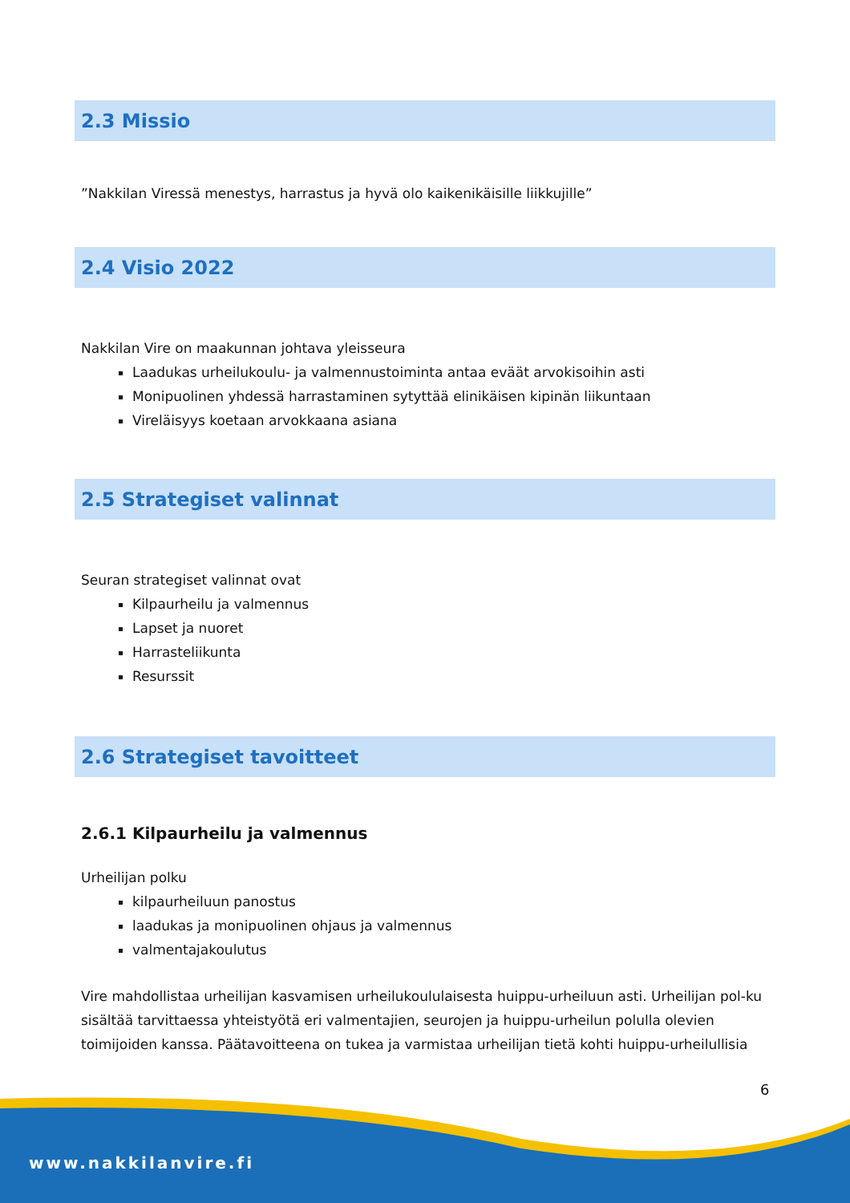2.3 Missio
”Nakkilan Viressä menestys, harrastus ja hyvä olo kaikenikäisille liikkujille”
2.4 Visio 2022
Nakkilan Vire on maakunnan johtava yleisseura
Laadukas urheilukoulu- ja valmennustoiminta antaa eväät arvokisoihin asti
Monipuolinen yhdessä harrastaminen sytyttää elinikäisen kipinän liikuntaan
Vireläisyys koetaan arvokkaana asiana
2.5 Strategiset valinnat
Seuran strategiset valinnat ovat
Kilpaurheilu ja valmennus
Lapset ja nuoret
Harrasteliikunta
Resurssit
2.6 Strategiset tavoitteet
2.6.1 Kilpaurheilu ja valmennus
Urheilijan polku
kilpaurheiluun panostus
laadukas ja monipuolinen ohjaus ja valmennus
valmentajakoulutus
Vire mahdollistaa urheilijan kasvamisen urheilukoululaisesta huippu-urheiluun asti. Urheilijan pol-ku sisältää tarvittaessa yhteistyötä eri valmentajien, seurojen ja huippu-urheilun polulla olevien toimijoiden kanssa. Päätavoitteena on tukea ja varmistaa urheilijan tietä kohti huippu-urheilullisia
6
www.nakkilanvire.fi